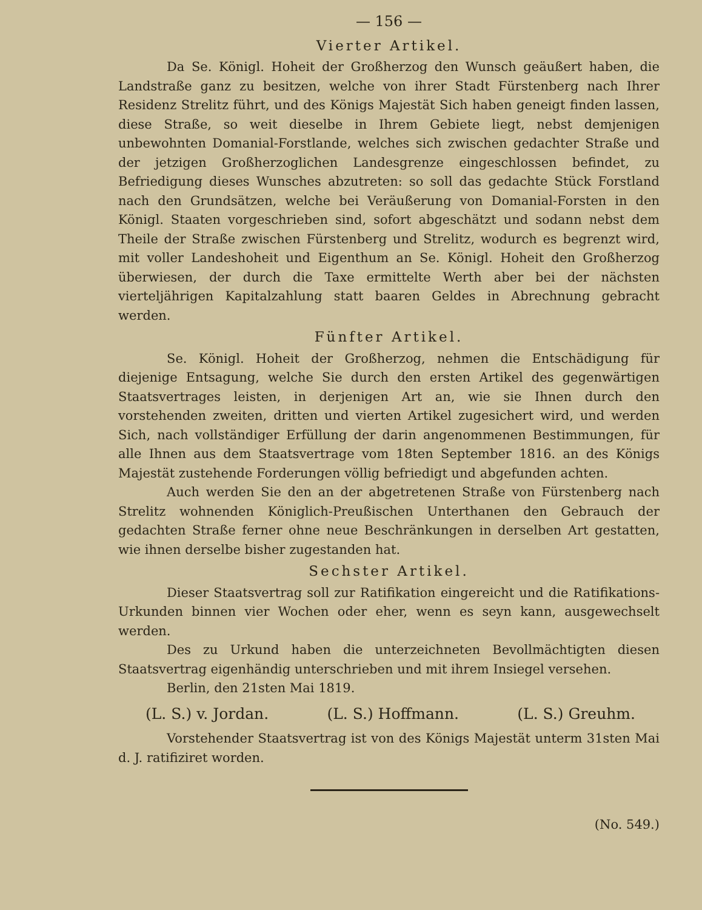— 156 —
Vierter Artikel.
Da Se. Königl. Hoheit der Großherzog den Wunsch geäußert haben, die Landstraße ganz zu besitzen, welche von ihrer Stadt Fürstenberg nach Ihrer Residenz Strelitz führt, und des Königs Majestät Sich haben geneigt finden lassen, diese Straße, so weit dieselbe in Ihrem Gebiete liegt, nebst demjenigen unbewohnten Domanial-Forstlande, welches sich zwischen gedachter Straße und der jetzigen Großherzoglichen Landesgrenze eingeschlossen befindet, zu Befriedigung dieses Wunsches abzutreten: so soll das gedachte Stück Forstland nach den Grundsätzen, welche bei Veräußerung von Domanial-Forsten in den Königl. Staaten vorgeschrieben sind, sofort abgeschätzt und sodann nebst dem Theile der Straße zwischen Fürstenberg und Strelitz, wodurch es begrenzt wird, mit voller Landeshoheit und Eigenthum an Se. Königl. Hoheit den Großherzog überwiesen, der durch die Taxe ermittelte Werth aber bei der nächsten vierteljährigen Kapitalzahlung statt baaren Geldes in Abrechnung gebracht werden.
Fünfter Artikel.
Se. Königl. Hoheit der Großherzog, nehmen die Entschädigung für diejenige Entsagung, welche Sie durch den ersten Artikel des gegenwärtigen Staatsvertrages leisten, in derjenigen Art an, wie sie Ihnen durch den vorstehenden zweiten, dritten und vierten Artikel zugesichert wird, und werden Sich, nach vollständiger Erfüllung der darin angenommenen Bestimmungen, für alle Ihnen aus dem Staatsvertrage vom 18ten September 1816. an des Königs Majestät zustehende Forderungen völlig befriedigt und abgefunden achten.
Auch werden Sie den an der abgetretenen Straße von Fürstenberg nach Strelitz wohnenden Königlich-Preußischen Unterthanen den Gebrauch der gedachten Straße ferner ohne neue Beschränkungen in derselben Art gestatten, wie ihnen derselbe bisher zugestanden hat.
Sechster Artikel.
Dieser Staatsvertrag soll zur Ratifikation eingereicht und die Ratifikations-Urkunden binnen vier Wochen oder eher, wenn es seyn kann, ausgewechselt werden.
Des zu Urkund haben die unterzeichneten Bevollmächtigten diesen Staatsvertrag eigenhändig unterschrieben und mit ihrem Insiegel versehen.
Berlin, den 21sten Mai 1819.
(L. S.) v. Jordan. (L. S.) Hoffmann. (L. S.) Greuhm.
Vorstehender Staatsvertrag ist von des Königs Majestät unterm 31sten Mai d. J. ratifiziret worden.
(No. 549.)